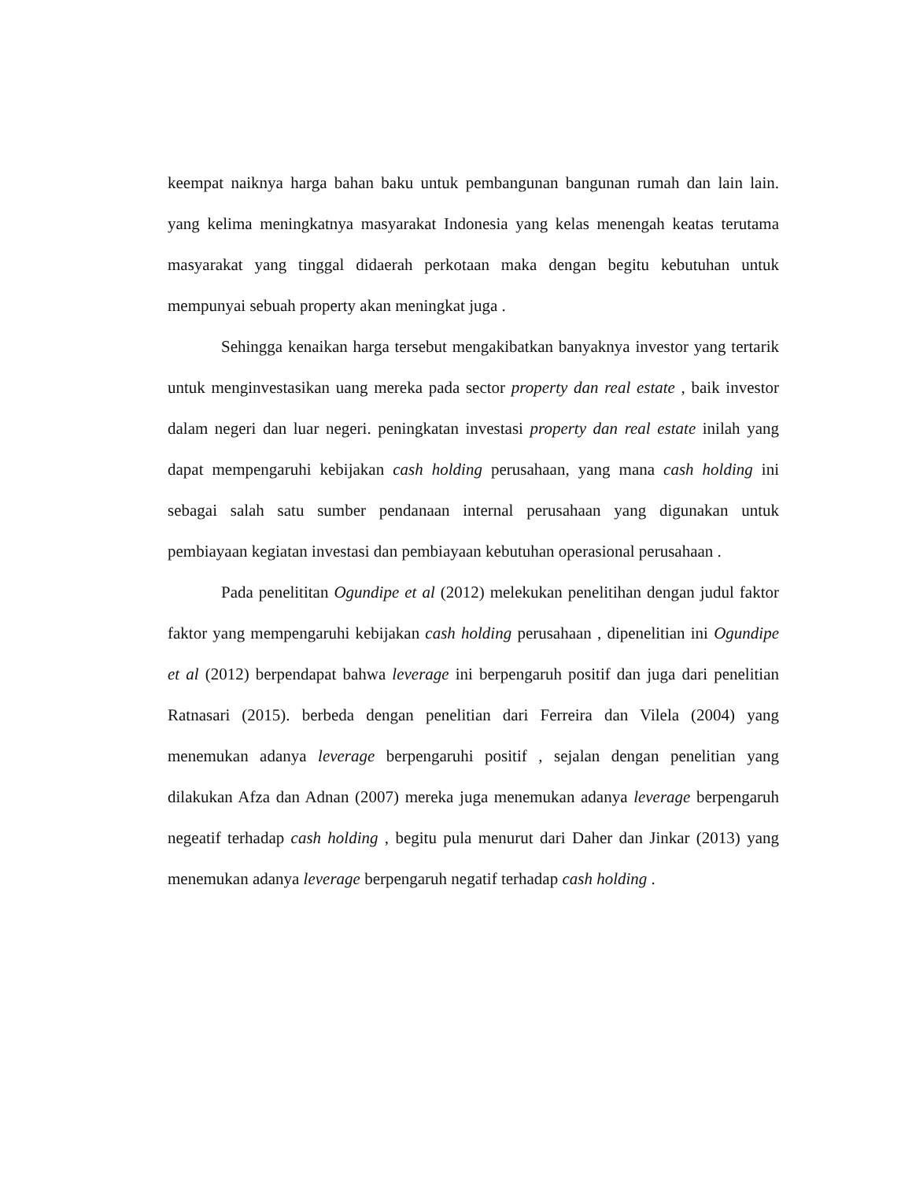keempat naiknya harga bahan baku untuk pembangunan bangunan rumah dan lain lain. yang kelima meningkatnya masyarakat Indonesia yang kelas menengah keatas terutama masyarakat yang tinggal didaerah perkotaan maka dengan begitu kebutuhan untuk mempunyai sebuah property akan meningkat juga .
Sehingga kenaikan harga tersebut mengakibatkan banyaknya investor yang tertarik untuk menginvestasikan uang mereka pada sector property dan real estate , baik investor dalam negeri dan luar negeri. peningkatan investasi property dan real estate inilah yang dapat mempengaruhi kebijakan cash holding perusahaan, yang mana cash holding ini sebagai salah satu sumber pendanaan internal perusahaan yang digunakan untuk pembiayaan kegiatan investasi dan pembiayaan kebutuhan operasional perusahaan .
Pada penelititan Ogundipe et al (2012) melekukan penelitihan dengan judul faktor faktor yang mempengaruhi kebijakan cash holding perusahaan , dipenelitian ini Ogundipe et al (2012) berpendapat bahwa leverage ini berpengaruh positif dan juga dari penelitian Ratnasari (2015). berbeda dengan penelitian dari Ferreira dan Vilela (2004) yang menemukan adanya leverage berpengaruhi positif , sejalan dengan penelitian yang dilakukan Afza dan Adnan (2007) mereka juga menemukan adanya leverage berpengaruh negeatif terhadap cash holding , begitu pula menurut dari Daher dan Jinkar (2013) yang menemukan adanya leverage berpengaruh negatif terhadap cash holding .